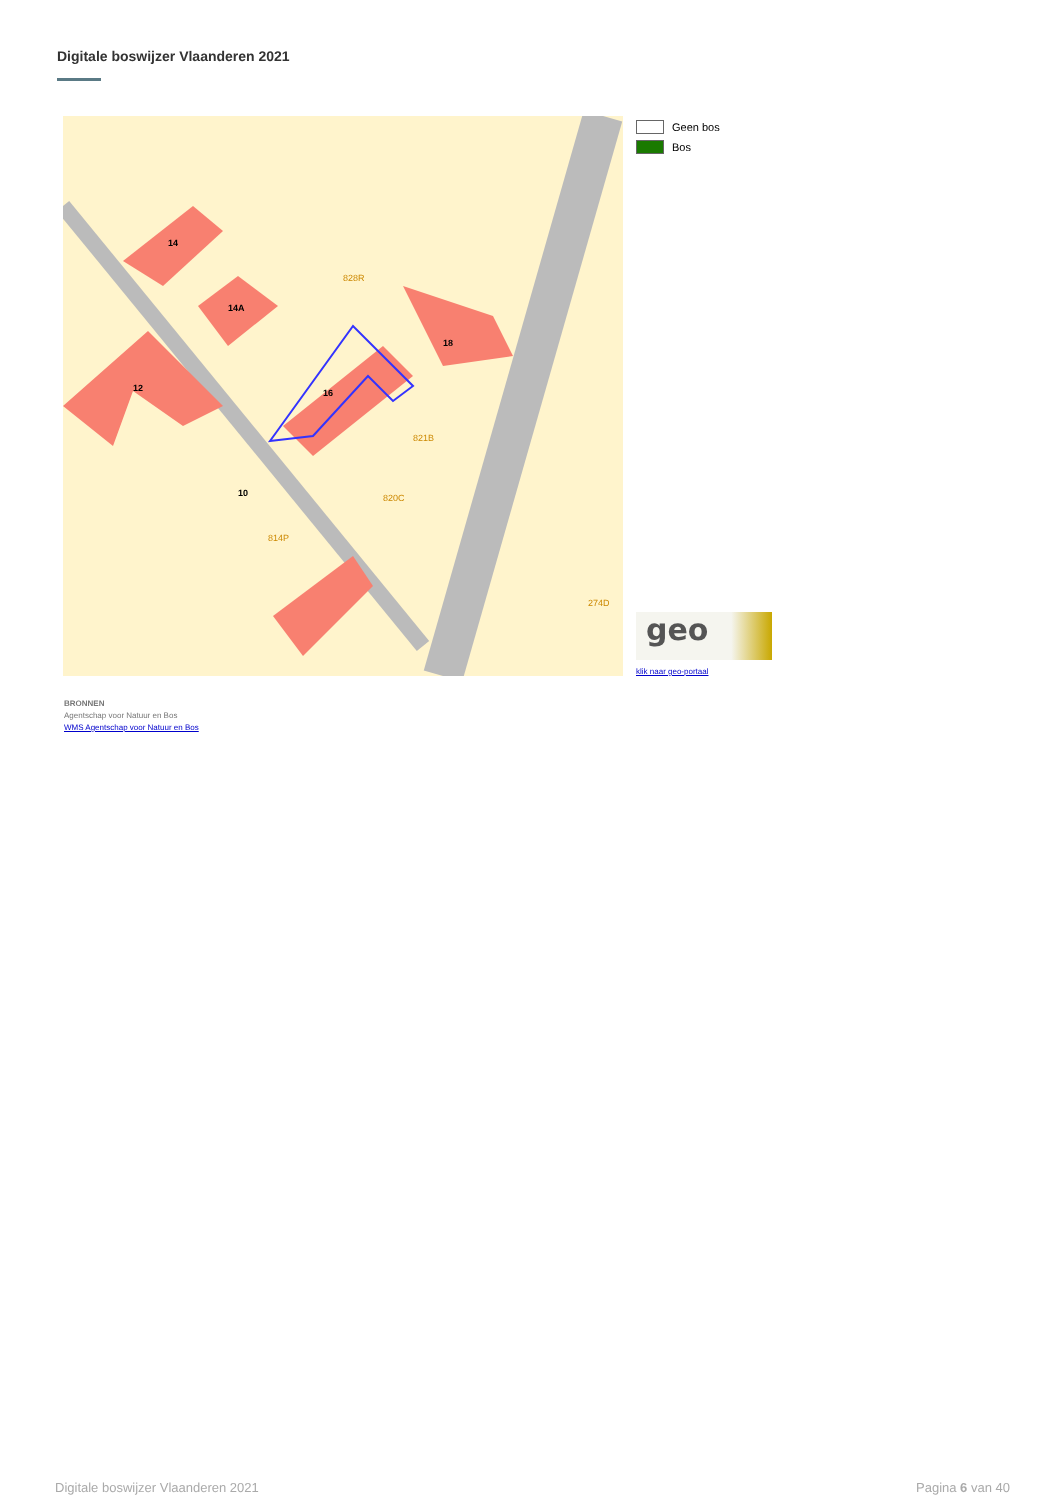Digitale boswijzer Vlaanderen 2021
14
14A
12
16
18
10
828R
821B
820C
814P
274D
Geen bos
Bos
geo
klik naar geo-portaal
BRONNEN
Agentschap voor Natuur en Bos
WMS Agentschap voor Natuur en Bos
Digitale boswijzer Vlaanderen 2021 Pagina 6 van 40